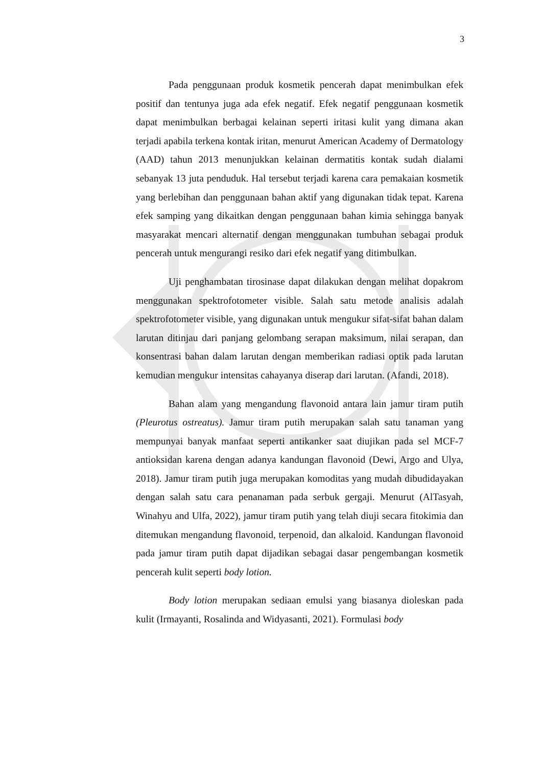3
Pada penggunaan produk kosmetik pencerah dapat menimbulkan efek positif dan tentunya juga ada efek negatif. Efek negatif penggunaan kosmetik dapat menimbulkan berbagai kelainan seperti iritasi kulit yang dimana akan terjadi apabila terkena kontak iritan, menurut American Academy of Dermatology (AAD) tahun 2013 menunjukkan kelainan dermatitis kontak sudah dialami sebanyak 13 juta penduduk. Hal tersebut terjadi karena cara pemakaian kosmetik yang berlebihan dan penggunaan bahan aktif yang digunakan tidak tepat. Karena efek samping yang dikaitkan dengan penggunaan bahan kimia sehingga banyak masyarakat mencari alternatif dengan menggunakan tumbuhan sebagai produk pencerah untuk mengurangi resiko dari efek negatif yang ditimbulkan.
Uji penghambatan tirosinase dapat dilakukan dengan melihat dopakrom menggunakan spektrofotometer visible. Salah satu metode analisis adalah spektrofotometer visible, yang digunakan untuk mengukur sifat-sifat bahan dalam larutan ditinjau dari panjang gelombang serapan maksimum, nilai serapan, dan konsentrasi bahan dalam larutan dengan memberikan radiasi optik pada larutan kemudian mengukur intensitas cahayanya diserap dari larutan. (Afandi, 2018).
Bahan alam yang mengandung flavonoid antara lain jamur tiram putih (Pleurotus ostreatus). Jamur tiram putih merupakan salah satu tanaman yang mempunyai banyak manfaat seperti antikanker saat diujikan pada sel MCF-7 antioksidan karena dengan adanya kandungan flavonoid (Dewi, Argo and Ulya, 2018). Jamur tiram putih juga merupakan komoditas yang mudah dibudidayakan dengan salah satu cara penanaman pada serbuk gergaji. Menurut (AlTasyah, Winahyu and Ulfa, 2022), jamur tiram putih yang telah diuji secara fitokimia dan ditemukan mengandung flavonoid, terpenoid, dan alkaloid. Kandungan flavonoid pada jamur tiram putih dapat dijadikan sebagai dasar pengembangan kosmetik pencerah kulit seperti body lotion.
Body lotion merupakan sediaan emulsi yang biasanya dioleskan pada kulit (Irmayanti, Rosalinda and Widyasanti, 2021). Formulasi body